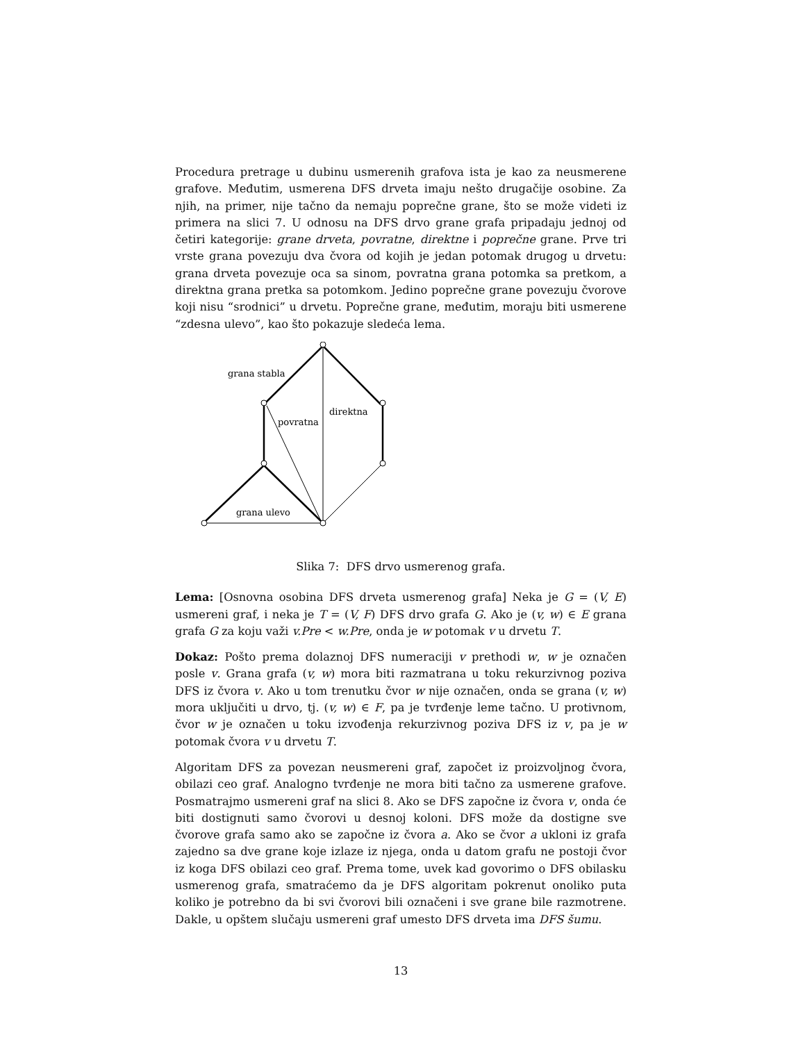Procedura pretrage u dubinu usmerenih grafova ista je kao za neusmerene grafove. Međutim, usmerena DFS drveta imaju nešto drugačije osobine. Za njih, na primer, nije tačno da nemaju poprečne grane, što se može videti iz primera na slici 7. U odnosu na DFS drvo grane grafa pripadaju jednoj od četiri kategorije: grane drveta, povratne, direktne i poprečne grane. Prve tri vrste grana povezuju dva čvora od kojih je jedan potomak drugog u drvetu: grana drveta povezuje oca sa sinom, povratna grana potomka sa pretkom, a direktna grana pretka sa potomkom. Jedino poprečne grane povezuju čvorove koji nisu “srodnici” u drvetu. Poprečne grane, međutim, moraju biti usmerene “zdesna ulevo”, kao što pokazuje sledeća lema.
grana stabla
povratna
direktna
grana ulevo
Slika 7: DFS drvo usmerenog grafa.
Lema: [Osnovna osobina DFS drveta usmerenog grafa] Neka je G = (V, E) usmereni graf, i neka je T = (V, F) DFS drvo grafa G. Ako je (v, w) ∈ E grana grafa G za koju važi v.Pre < w.Pre, onda je w potomak v u drvetu T.
Dokaz: Pošto prema dolaznoj DFS numeraciji v prethodi w, w je označen posle v. Grana grafa (v, w) mora biti razmatrana u toku rekurzivnog poziva DFS iz čvora v. Ako u tom trenutku čvor w nije označen, onda se grana (v, w) mora uključiti u drvo, tj. (v, w) ∈ F, pa je tvrđenje leme tačno. U protivnom, čvor w je označen u toku izvođenja rekurzivnog poziva DFS iz v, pa je w potomak čvora v u drvetu T.
Algoritam DFS za povezan neusmereni graf, započet iz proizvoljnog čvora, obilazi ceo graf. Analogno tvrđenje ne mora biti tačno za usmerene grafove. Posmatrajmo usmereni graf na slici 8. Ako se DFS započne iz čvora v, onda će biti dostignuti samo čvorovi u desnoj koloni. DFS može da dostigne sve čvorove grafa samo ako se započne iz čvora a. Ako se čvor a ukloni iz grafa zajedno sa dve grane koje izlaze iz njega, onda u datom grafu ne postoji čvor iz koga DFS obilazi ceo graf. Prema tome, uvek kad govorimo o DFS obilasku usmerenog grafa, smatraćemo da je DFS algoritam pokrenut onoliko puta koliko je potrebno da bi svi čvorovi bili označeni i sve grane bile razmotrene. Dakle, u opštem slučaju usmereni graf umesto DFS drveta ima DFS šumu.
13